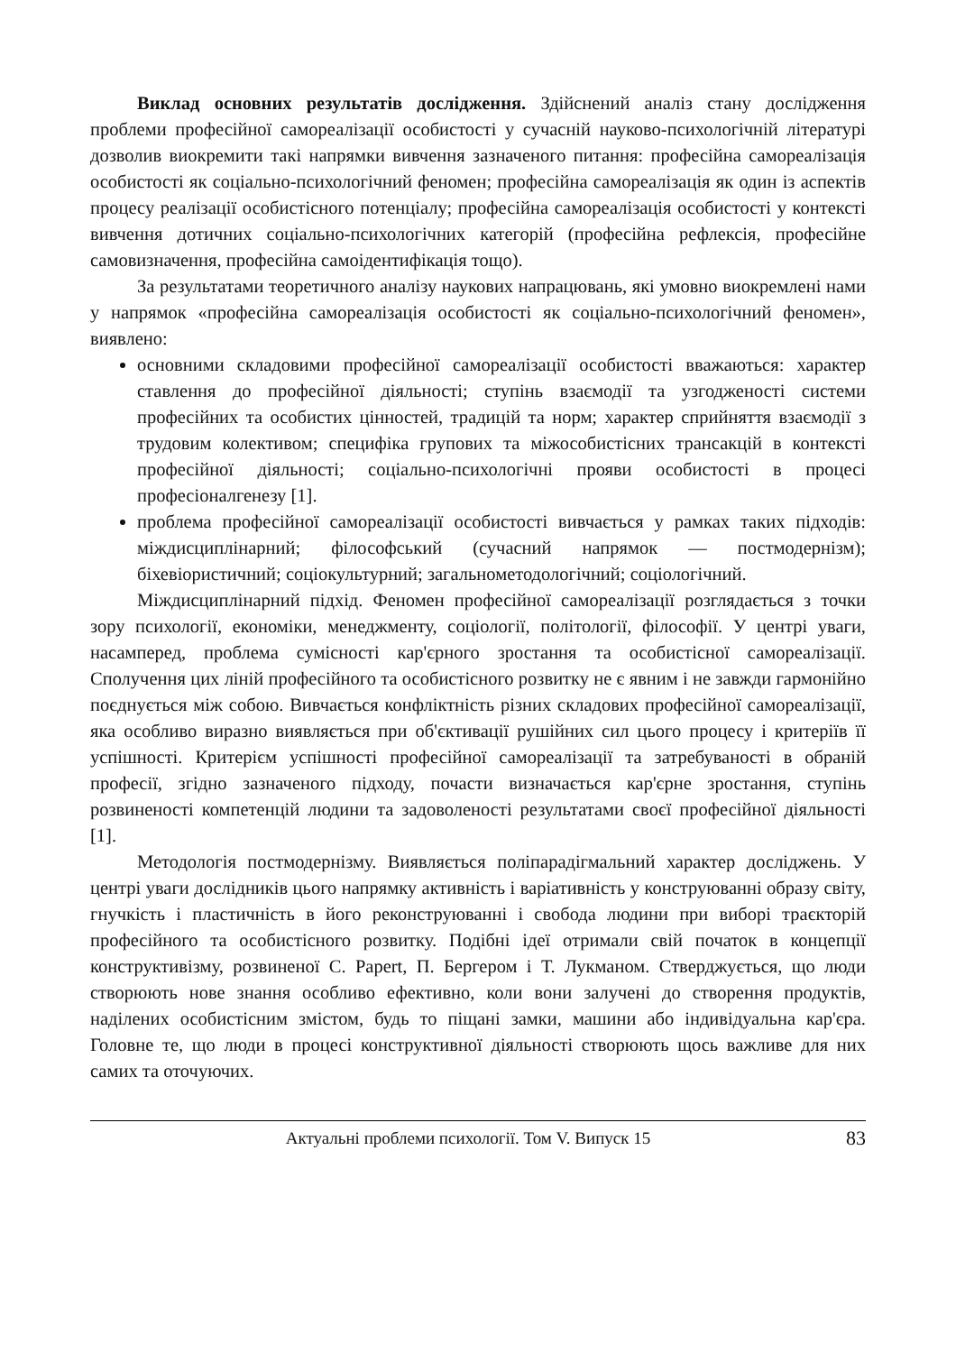Виклад основних результатів дослідження. Здійснений аналіз стану дослідження проблеми професійної самореалізації особистості у сучасній науково-психологічній літературі дозволив виокремити такі напрямки вивчення зазначеного питання: професійна самореалізація особистості як соціально-психологічний феномен; професійна самореалізація як один із аспектів процесу реалізації особистісного потенціалу; професійна самореалізація особистості у контексті вивчення дотичних соціально-психологічних категорій (професійна рефлексія, професійне самовизначення, професійна самоідентифікація тощо).
За результатами теоретичного аналізу наукових напрацювань, які умовно виокремлені нами у напрямок «професійна самореалізація особистості як соціально-психологічний феномен», виявлено:
основними складовими професійної самореалізації особистості вважаються: характер ставлення до професійної діяльності; ступінь взаємодії та узгодженості системи професійних та особистих цінностей, традицій та норм; характер сприйняття взаємодії з трудовим колективом; специфіка групових та міжособистісних трансакцій в контексті професійної діяльності; соціально-психологічні прояви особистості в процесі професіоналгенезу [1].
проблема професійної самореалізації особистості вивчається у рамках таких підходів: міждисциплінарний; філософський (сучасний напрямок — постмодернізм); біхевіористичний; соціокультурний; загальнометодологічний; соціологічний.
Міждисциплінарний підхід. Феномен професійної самореалізації розглядається з точки зору психології, економіки, менеджменту, соціології, політології, філософії. У центрі уваги, насамперед, проблема сумісності кар'єрного зростання та особистісної самореалізації. Сполучення цих ліній професійного та особистісного розвитку не є явним і не завжди гармонійно поєднується між собою. Вивчається конфліктність різних складових професійної самореалізації, яка особливо виразно виявляється при об'єктивації рушійних сил цього процесу і критеріїв її успішності. Критерієм успішності професійної самореалізації та затребуваності в обраній професії, згідно зазначеного підходу, почасти визначається кар'єрне зростання, ступінь розвиненості компетенцій людини та задоволеності результатами своєї професійної діяльності [1].
Методологія постмодернізму. Виявляється поліпарадігмальний характер досліджень. У центрі уваги дослідників цього напрямку активність і варіативність у конструюванні образу світу, гнучкість і пластичність в його реконструюванні і свобода людини при виборі траєкторій професійного та особистісного розвитку. Подібні ідеї отримали свій початок в концепції конструктивізму, розвиненої С. Papert, П. Бергером і Т. Лукманом. Стверджується, що люди створюють нове знання особливо ефективно, коли вони залучені до створення продуктів, наділених особистісним змістом, будь то піщані замки, машини або індивідуальна кар'єра. Головне те, що люди в процесі конструктивної діяльності створюють щось важливе для них самих та оточуючих.
Актуальні проблеми психології. Том V. Випуск 15 83